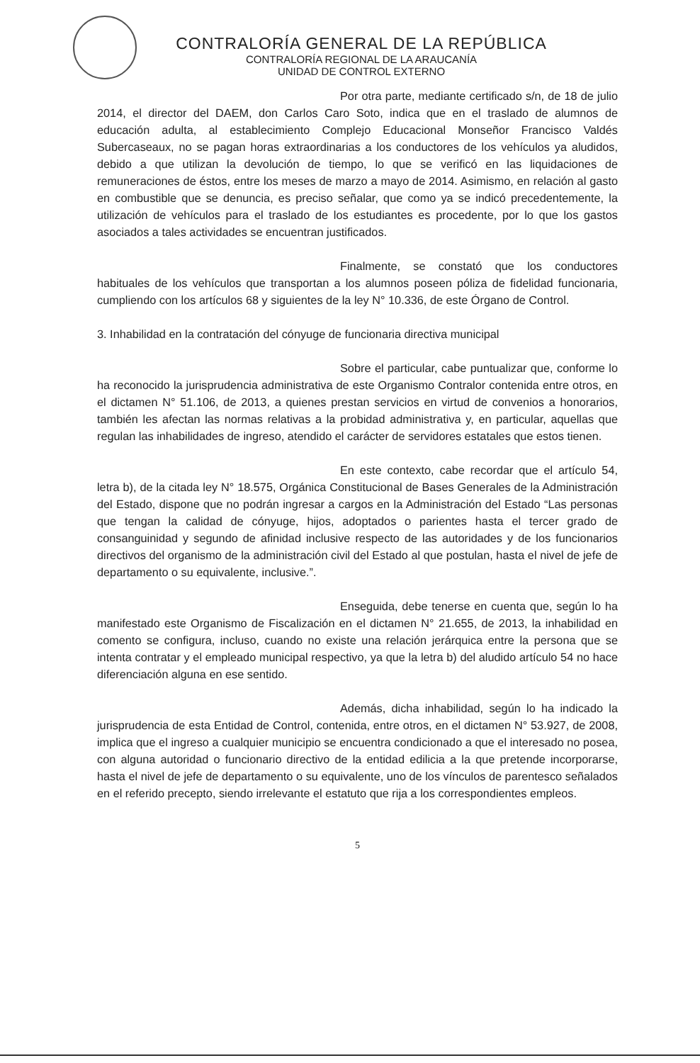CONTRALORÍA GENERAL DE LA REPÚBLICA
CONTRALORÍA REGIONAL DE LA ARAUCANÍA
UNIDAD DE CONTROL EXTERNO
Por otra parte, mediante certificado s/n, de 18 de julio 2014, el director del DAEM, don Carlos Caro Soto, indica que en el traslado de alumnos de educación adulta, al establecimiento Complejo Educacional Monseñor Francisco Valdés Subercaseaux, no se pagan horas extraordinarias a los conductores de los vehículos ya aludidos, debido a que utilizan la devolución de tiempo, lo que se verificó en las liquidaciones de remuneraciones de éstos, entre los meses de marzo a mayo de 2014. Asimismo, en relación al gasto en combustible que se denuncia, es preciso señalar, que como ya se indicó precedentemente, la utilización de vehículos para el traslado de los estudiantes es procedente, por lo que los gastos asociados a tales actividades se encuentran justificados.
Finalmente, se constató que los conductores habituales de los vehículos que transportan a los alumnos poseen póliza de fidelidad funcionaria, cumpliendo con los artículos 68 y siguientes de la ley N° 10.336, de este Órgano de Control.
3. Inhabilidad en la contratación del cónyuge de funcionaria directiva municipal
Sobre el particular, cabe puntualizar que, conforme lo ha reconocido la jurisprudencia administrativa de este Organismo Contralor contenida entre otros, en el dictamen N° 51.106, de 2013, a quienes prestan servicios en virtud de convenios a honorarios, también les afectan las normas relativas a la probidad administrativa y, en particular, aquellas que regulan las inhabilidades de ingreso, atendido el carácter de servidores estatales que estos tienen.
En este contexto, cabe recordar que el artículo 54, letra b), de la citada ley N° 18.575, Orgánica Constitucional de Bases Generales de la Administración del Estado, dispone que no podrán ingresar a cargos en la Administración del Estado “Las personas que tengan la calidad de cónyuge, hijos, adoptados o parientes hasta el tercer grado de consanguinidad y segundo de afinidad inclusive respecto de las autoridades y de los funcionarios directivos del organismo de la administración civil del Estado al que postulan, hasta el nivel de jefe de departamento o su equivalente, inclusive.”.
Enseguida, debe tenerse en cuenta que, según lo ha manifestado este Organismo de Fiscalización en el dictamen N° 21.655, de 2013, la inhabilidad en comento se configura, incluso, cuando no existe una relación jerárquica entre la persona que se intenta contratar y el empleado municipal respectivo, ya que la letra b) del aludido artículo 54 no hace diferenciación alguna en ese sentido.
Además, dicha inhabilidad, según lo ha indicado la jurisprudencia de esta Entidad de Control, contenida, entre otros, en el dictamen N° 53.927, de 2008, implica que el ingreso a cualquier municipio se encuentra condicionado a que el interesado no posea, con alguna autoridad o funcionario directivo de la entidad edilicia a la que pretende incorporarse, hasta el nivel de jefe de departamento o su equivalente, uno de los vínculos de parentesco señalados en el referido precepto, siendo irrelevante el estatuto que rija a los correspondientes empleos.
5